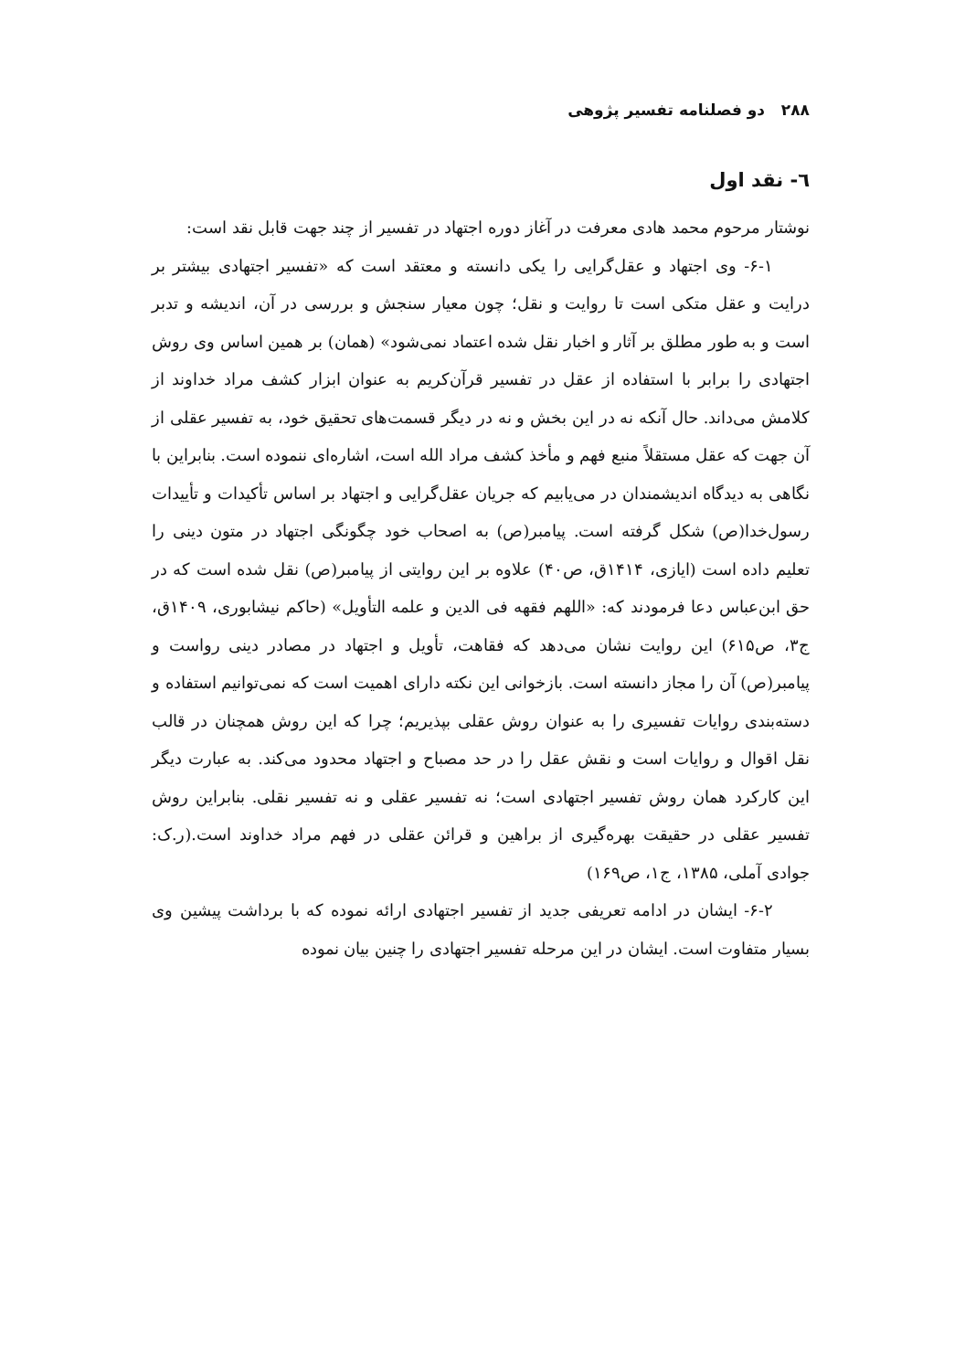۲۸۸ دو فصلنامه تفسیر پژوهی
٦- نقد اول
نوشتار مرحوم محمد هادی معرفت در آغاز دوره اجتهاد در تفسیر از چند جهت قابل نقد است:
۶-۱- وی اجتهاد و عقل‌گرایی را یکی دانسته و معتقد است که «تفسیر اجتهادی بیشتر بر درایت و عقل متکی است تا روایت و نقل؛ چون معیار سنجش و بررسی در آن، اندیشه و تدبر است و به طور مطلق بر آثار و اخبار نقل شده اعتماد نمی‌شود» (همان) بر همین اساس وی روش اجتهادی را برابر با استفاده از عقل در تفسیر قرآن‌کریم به عنوان ابزار کشف مراد خداوند از کلامش می‌داند. حال آنکه نه در این بخش و نه در دیگر قسمت‌های تحقیق خود، به تفسیر عقلی از آن جهت که عقل مستقلاً منبع فهم و مأخذ کشف مراد الله است، اشاره‌ای ننموده است. بنابراین با نگاهی به دیدگاه اندیشمندان در می‌یابیم که جریان عقل‌گرایی و اجتهاد بر اساس تأکیدات و تأییدات رسول‌خدا(ص) شکل گرفته است. پیامبر(ص) به اصحاب خود چگونگی اجتهاد در متون دینی را تعلیم داده است (ایازی، ۱۴۱۴ق، ص۴۰) علاوه بر این روایتی از پیامبر(ص) نقل شده است که در حق ابن‌عباس دعا فرمودند که: «اللهم فقهه فی الدین و علمه التأویل» (حاکم نیشابوری، ۱۴۰۹ق، ج۳، ص۶۱۵) این روایت نشان می‌دهد که فقاهت، تأویل و اجتهاد در مصادر دینی رواست و پیامبر(ص) آن را مجاز دانسته است. بازخوانی این نکته دارای اهمیت است که نمی‌توانیم استفاده و دسته‌بندی روایات تفسیری را به عنوان روش عقلی بپذیریم؛ چرا که این روش همچنان در قالب نقل اقوال و روایات است و نقش عقل را در حد مصباح و اجتهاد محدود می‌کند. به عبارت دیگر این کارکرد همان روش تفسیر اجتهادی است؛ نه تفسیر عقلی و نه تفسیر نقلی. بنابراین روش تفسیر عقلی در حقیقت بهره‌گیری از براهین و قرائن عقلی در فهم مراد خداوند است.(ر.ک: جوادی آملی، ۱۳۸۵، ج۱، ص۱۶۹)
۶-۲- ایشان در ادامه تعریفی جدید از تفسیر اجتهادی ارائه نموده که با برداشت پیشین وی بسیار متفاوت است. ایشان در این مرحله تفسیر اجتهادی را چنین بیان نموده